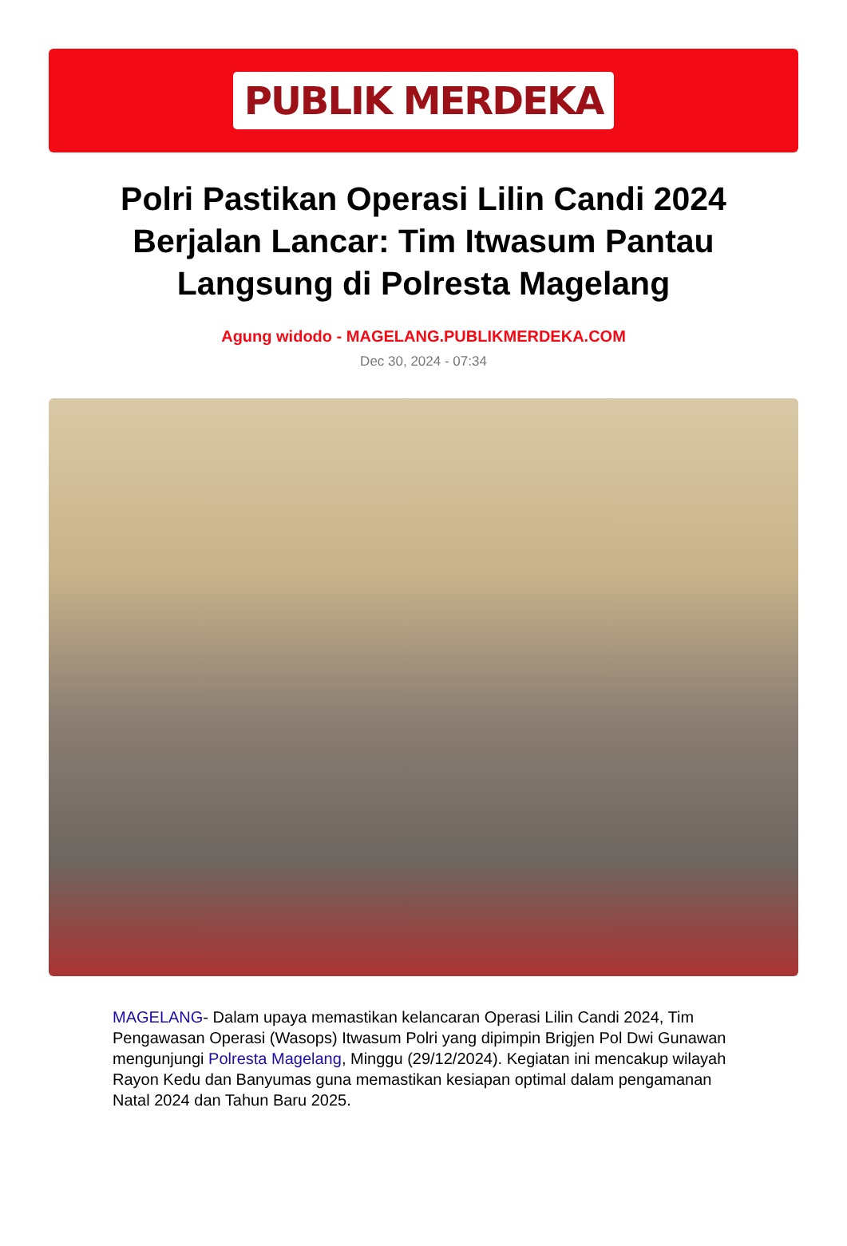PUBLIK MERDEKA
Polri Pastikan Operasi Lilin Candi 2024 Berjalan Lancar: Tim Itwasum Pantau Langsung di Polresta Magelang
Agung widodo - MAGELANG.PUBLIKMERDEKA.COM
Dec 30, 2024 - 07:34
MAGELANG- Dalam upaya memastikan kelancaran Operasi Lilin Candi 2024, Tim Pengawasan Operasi (Wasops) Itwasum Polri yang dipimpin Brigjen Pol Dwi Gunawan mengunjungi Polresta Magelang, Minggu (29/12/2024). Kegiatan ini mencakup wilayah Rayon Kedu dan Banyumas guna memastikan kesiapan optimal dalam pengamanan Natal 2024 dan Tahun Baru 2025.